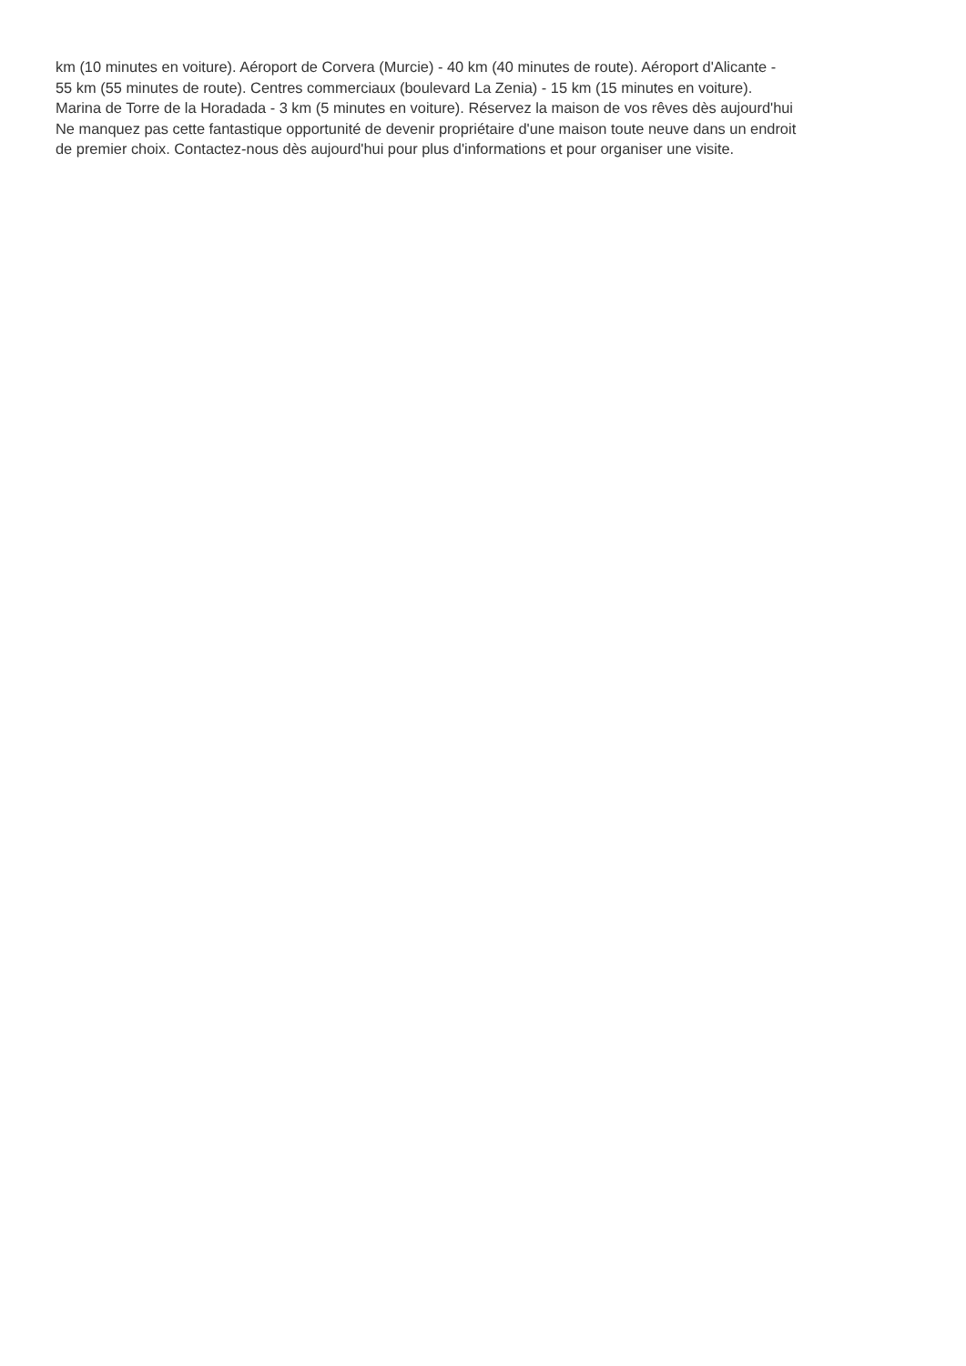km (10 minutes en voiture). Aéroport de Corvera (Murcie) - 40 km (40 minutes de route). Aéroport d'Alicante -
55 km (55 minutes de route). Centres commerciaux (boulevard La Zenia) - 15 km (15 minutes en voiture).
Marina de Torre de la Horadada - 3 km (5 minutes en voiture). Réservez la maison de vos rêves dès aujourd'hui
Ne manquez pas cette fantastique opportunité de devenir propriétaire d'une maison toute neuve dans un endroit
de premier choix. Contactez-nous dès aujourd'hui pour plus d'informations et pour organiser une visite.